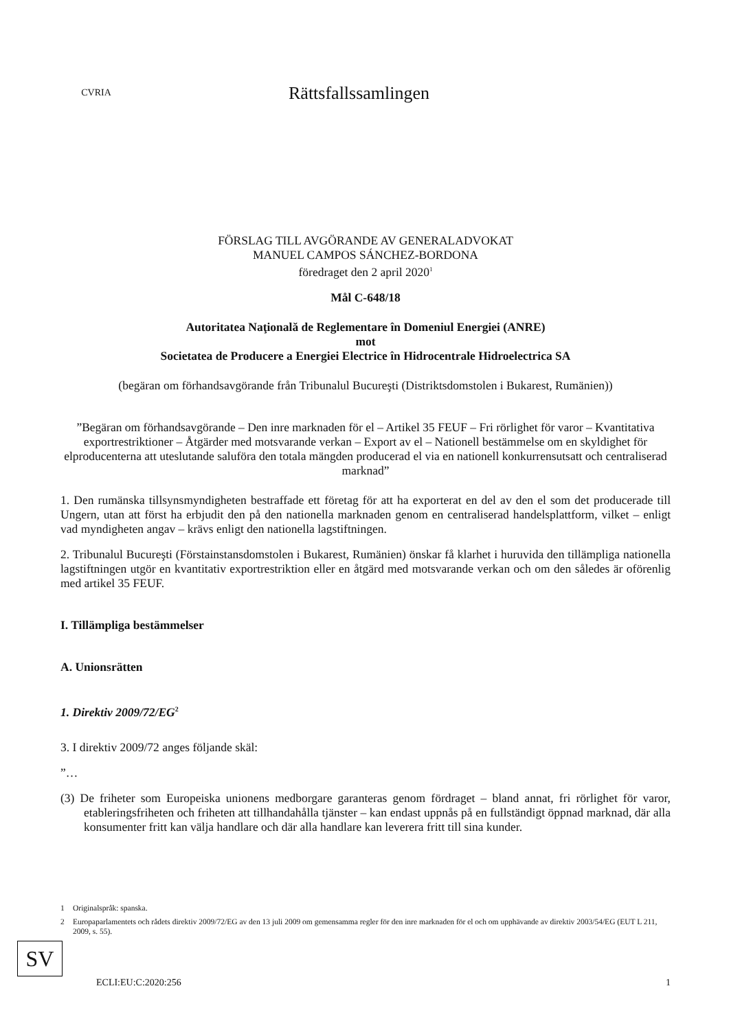CVRIA
Rättsfallssamlingen
FÖRSLAG TILL AVGÖRANDE AV GENERALADVOKAT
MANUEL CAMPOS SÁNCHEZ-BORDONA
föredraget den 2 april 2020<sup>1</sup>
Mål C-648/18
Autoritatea Naţională de Reglementare în Domeniul Energiei (ANRE)
mot
Societatea de Producere a Energiei Electrice în Hidrocentrale Hidroelectrica SA
(begäran om förhandsavgörande från Tribunalul Bucureşti (Distriktsdomstolen i Bukarest, Rumänien))
”Begäran om förhandsavgörande – Den inre marknaden för el – Artikel 35 FEUF – Fri rörlighet för varor – Kvantitativa exportrestriktioner – Åtgärder med motsvarande verkan – Export av el – Nationell bestämmelse om en skyldighet för elproducenterna att uteslutande saluföra den totala mängden producerad el via en nationell konkurrensutsatt och centraliserad marknad”
1. Den rumänska tillsynsmyndigheten bestraffade ett företag för att ha exporterat en del av den el som det producerade till Ungern, utan att först ha erbjudit den på den nationella marknaden genom en centraliserad handelsplattform, vilket – enligt vad myndigheten angav – krävs enligt den nationella lagstiftningen.
2. Tribunalul Bucureşti (Förstainstansdomstolen i Bukarest, Rumänien) önskar få klarhet i huruvida den tillämpliga nationella lagstiftningen utgör en kvantitativ exportrestriktion eller en åtgärd med motsvarande verkan och om den således är oförenlig med artikel 35 FEUF.
I. Tillämpliga bestämmelser
A. Unionsrätten
1. Direktiv 2009/72/EG<sup>2</sup>
3. I direktiv 2009/72 anges följande skäl:
”…
(3) De friheter som Europeiska unionens medborgare garanteras genom fördraget – bland annat, fri rörlighet för varor, etableringsfriheten och friheten att tillhandahålla tjänster – kan endast uppnås på en fullständigt öppnad marknad, där alla konsumenter fritt kan välja handlare och där alla handlare kan leverera fritt till sina kunder.
1 Originalspråk: spanska.
2 Europaparlamentets och rådets direktiv 2009/72/EG av den 13 juli 2009 om gemensamma regler för den inre marknaden för el och om upphävande av direktiv 2003/54/EG (EUT L 211, 2009, s. 55).
SV
ECLI:EU:C:2020:256 1